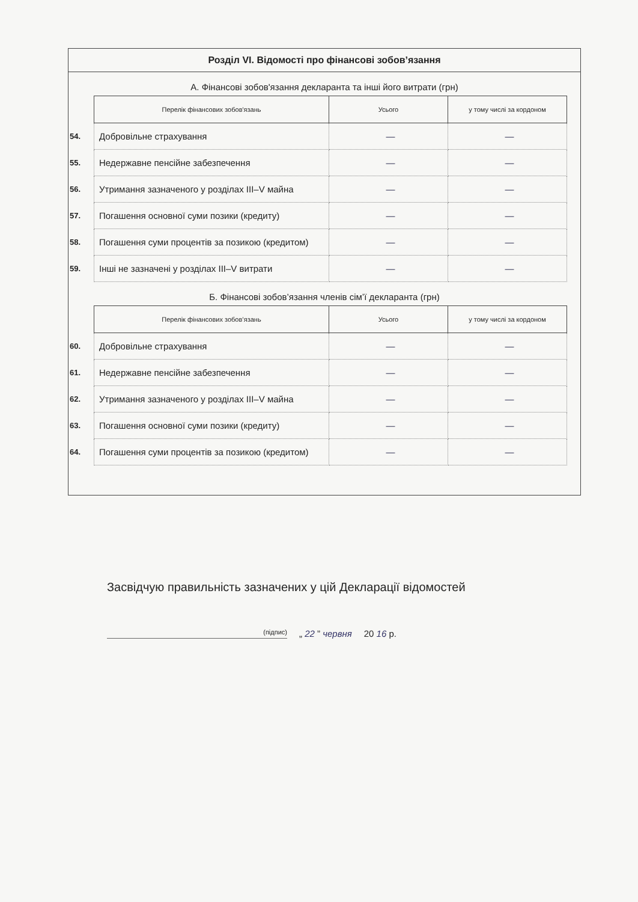Розділ VI. Відомості про фінансові зобов’язання
А. Фінансові зобов'язання декларанта та інші його витрати (грн)
| | Перелік фінансових зобов'язань | Усього | у тому числі за кордоном |
| --- | --- | --- | --- |
| 54. | Добровільне страхування | — | — |
| 55. | Недержавне пенсійне забезпечення | — | — |
| 56. | Утримання зазначеного у розділах III–V майна | — | — |
| 57. | Погашення основної суми позики (кредиту) | — | — |
| 58. | Погашення суми процентів за позикою (кредитом) | — | — |
| 59. | Інші не зазначені у розділах III–V витрати | — | — |
Б. Фінансові зобов’язання членів сім’ї декларанта (грн)
| | Перелік фінансових зобов’язань | Усього | у тому числі за кордоном |
| --- | --- | --- | --- |
| 60. | Добровільне страхування | — | — |
| 61. | Недержавне пенсійне забезпечення | — | — |
| 62. | Утримання зазначеного у розділах III–V майна | — | — |
| 63. | Погашення основної суми позики (кредиту) | — | — |
| 64. | Погашення суми процентів за позикою (кредитом) | — | — |
Засвідчую правильність зазначених у цій Декларації відомостей
(підпис) „ 22 ” червня 20 16 р.